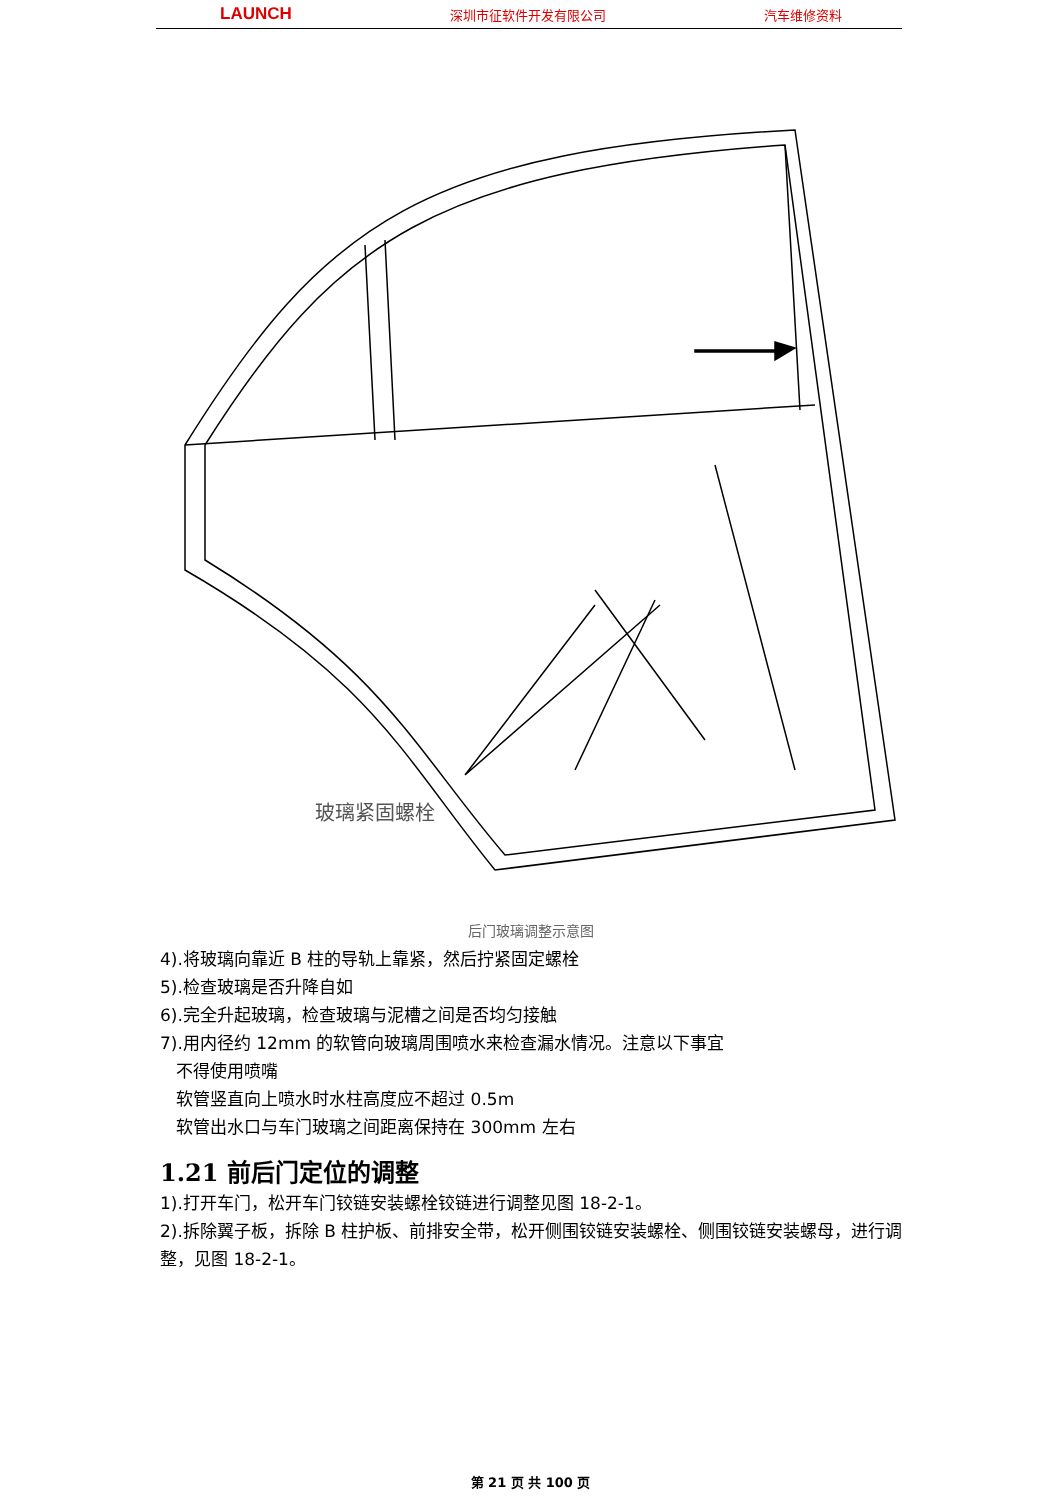LAUNCH 深圳市征软件开发有限公司 汽车维修资料
玻璃紧固螺栓
后门玻璃调整示意图
4).将玻璃向靠近 B 柱的导轨上靠紧，然后拧紧固定螺栓
5).检查玻璃是否升降自如
6).完全升起玻璃，检查玻璃与泥槽之间是否均匀接触
7).用内径约 12mm 的软管向玻璃周围喷水来检查漏水情况。注意以下事宜
不得使用喷嘴
软管竖直向上喷水时水柱高度应不超过 0.5m
软管出水口与车门玻璃之间距离保持在 300mm 左右
1.21 前后门定位的调整
1).打开车门，松开车门铰链安装螺栓铰链进行调整见图 18-2-1。
2).拆除翼子板，拆除 B 柱护板、前排安全带，松开侧围铰链安装螺栓、侧围铰链安装螺母，进行调整，见图 18-2-1。
第 21 页 共 100 页